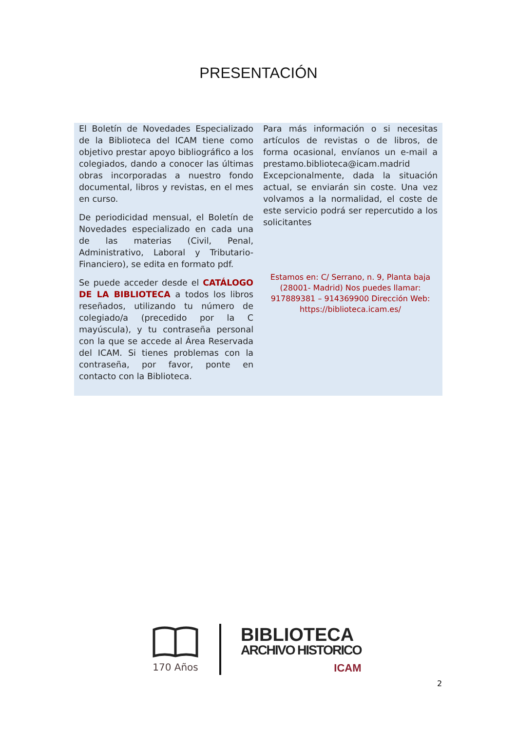PRESENTACIÓN
El Boletín de Novedades Especializado de la Biblioteca del ICAM tiene como objetivo prestar apoyo bibliográfico a los colegiados, dando a conocer las últimas obras incorporadas a nuestro fondo documental, libros y revistas, en el mes en curso.
De periodicidad mensual, el Boletín de Novedades especializado en cada una de las materias (Civil, Penal, Administrativo, Laboral y Tributario-Financiero), se edita en formato pdf.
Se puede acceder desde el CATÁLOGO DE LA BIBLIOTECA a todos los libros reseñados, utilizando tu número de colegiado/a (precedido por la C mayúscula), y tu contraseña personal con la que se accede al Área Reservada del ICAM. Si tienes problemas con la contraseña, por favor, ponte en contacto con la Biblioteca.
Para más información o si necesitas artículos de revistas o de libros, de forma ocasional, envíanos un e-mail a prestamo.biblioteca@icam.madrid Excepcionalmente, dada la situación actual, se enviarán sin coste. Una vez volvamos a la normalidad, el coste de este servicio podrá ser repercutido a los solicitantes
Estamos en: C/ Serrano, n. 9, Planta baja (28001- Madrid) Nos puedes llamar: 917889381 – 914369900 Dirección Web: https://biblioteca.icam.es/
170 Años
BIBLIOTECA
ARCHIVO HISTORICO
ICAM
2